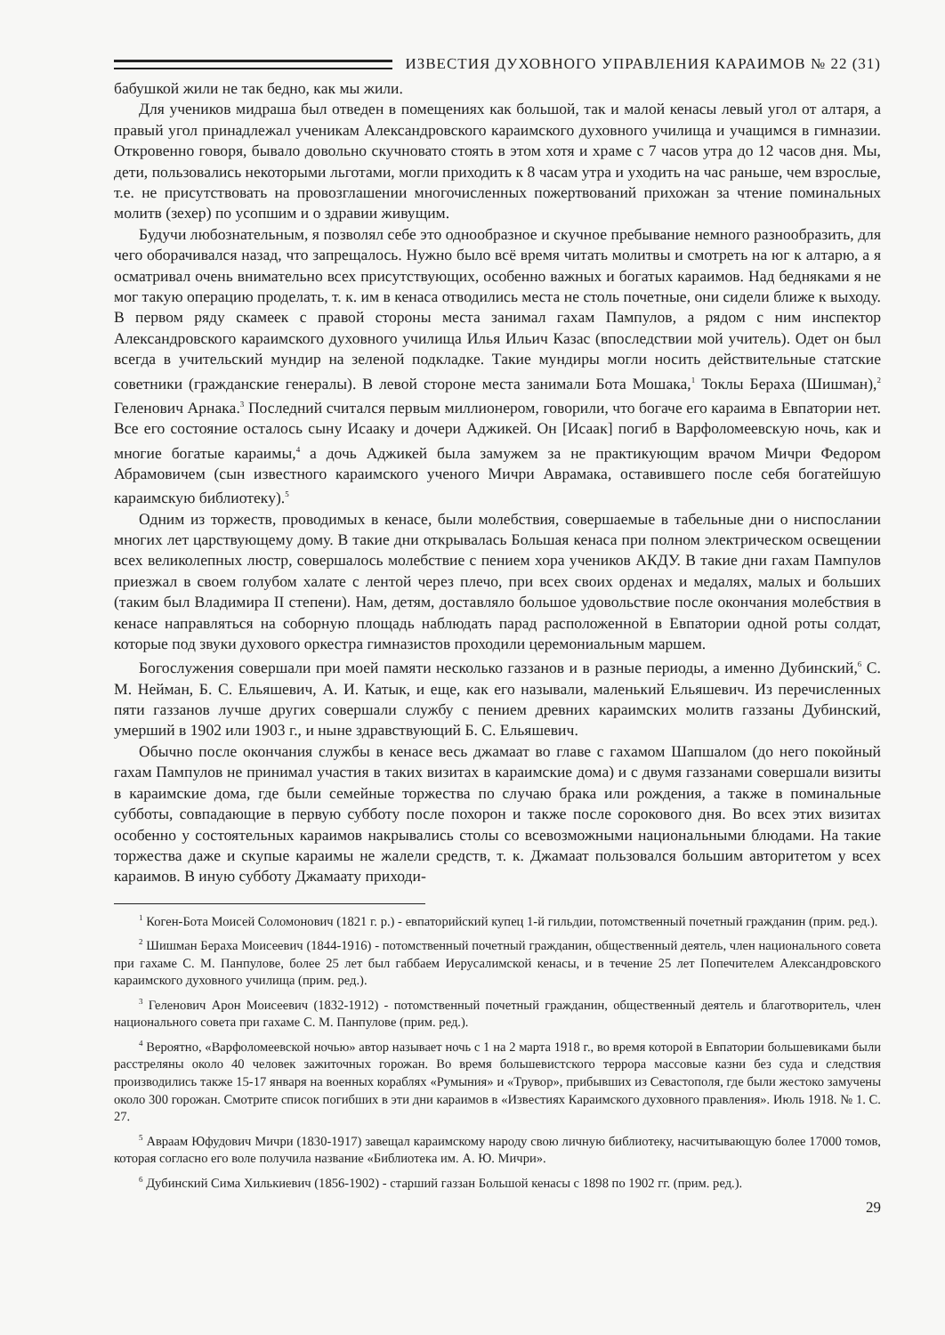ИЗВЕСТИЯ ДУХОВНОГО УПРАВЛЕНИЯ КАРАИМОВ № 22 (31)
бабушкой жили не так бедно, как мы жили.
Для учеников мидраша был отведен в помещениях как большой, так и малой кенасы левый угол от алтаря, а правый угол принадлежал ученикам Александровского караимского духовного училища и учащимся в гимназии. Откровенно говоря, бывало довольно скучновато стоять в этом хотя и храме с 7 часов утра до 12 часов дня. Мы, дети, пользовались некоторыми льготами, могли приходить к 8 часам утра и уходить на час раньше, чем взрослые, т.е. не присутствовать на провозглашении многочисленных пожертвований прихожан за чтение поминальных молитв (зехер) по усопшим и о здравии живущим.
Будучи любознательным, я позволял себе это однообразное и скучное пребывание немного разнообразить, для чего оборачивался назад, что запрещалось. Нужно было всё время читать молитвы и смотреть на юг к алтарю, а я осматривал очень внимательно всех присутствующих, особенно важных и богатых караимов. Над бедняками я не мог такую операцию проделать, т. к. им в кенаса отводились места не столь почетные, они сидели ближе к выходу. В первом ряду скамеек с правой стороны места занимал гахам Пампулов, а рядом с ним инспектор Александровского караимского духовного училища Илья Ильич Казас (впоследствии мой учитель). Одет он был всегда в учительский мундир на зеленой подкладке. Такие мундиры могли носить действительные статские советники (гражданские генералы). В левой стороне места занимали Бота Мошака,<sup>1</sup> Токлы Бераха (Шишман),<sup>2</sup> Геленович Арнака.<sup>3</sup> Последний считался первым миллионером, говорили, что богаче его караима в Евпатории нет. Все его состояние осталось сыну Исааку и дочери Аджикей. Он [Исаак] погиб в Варфоломеевскую ночь, как и многие богатые караимы,<sup>4</sup> а дочь Аджикей была замужем за не практикующим врачом Мичри Федором Абрамовичем (сын известного караимского ученого Мичри Аврамака, оставившего после себя богатейшую караимскую библиотеку).<sup>5</sup>
Одним из торжеств, проводимых в кенасе, были молебствия, совершаемые в табельные дни о ниспослании многих лет царствующему дому. В такие дни открывалась Большая кенаса при полном электрическом освещении всех великолепных люстр, совершалось молебствие с пением хора учеников АКДУ. В такие дни гахам Пампулов приезжал в своем голубом халате с лентой через плечо, при всех своих орденах и медалях, малых и больших (таким был Владимира II степени). Нам, детям, доставляло большое удовольствие после окончания молебствия в кенасе направляться на соборную площадь наблюдать парад расположенной в Евпатории одной роты солдат, которые под звуки духового оркестра гимназистов проходили церемониальным маршем.
Богослужения совершали при моей памяти несколько газзанов и в разные периоды, а именно Дубинский,<sup>6</sup> С. М. Нейман, Б. С. Ельяшевич, А. И. Катык, и еще, как его называли, маленький Ельяшевич. Из перечисленных пяти газзанов лучше других совершали службу с пением древних караимских молитв газзаны Дубинский, умерший в 1902 или 1903 г., и ныне здравствующий Б. С. Ельяшевич.
Обычно после окончания службы в кенасе весь джамаат во главе с гахамом Шапшалом (до него покойный гахам Пампулов не принимал участия в таких визитах в караимские дома) и с двумя газзанами совершали визиты в караимские дома, где были семейные торжества по случаю брака или рождения, а также в поминальные субботы, совпадающие в первую субботу после похорон и также после сорокового дня. Во всех этих визитах особенно у состоятельных караимов накрывались столы со всевозможными национальными блюдами. На такие торжества даже и скупые караимы не жалели средств, т. к. Джамаат пользовался большим авторитетом у всех караимов. В иную субботу Джамаату приходи-
<sup>1</sup> Коген-Бота Моисей Соломонович (1821 г. р.) - евпаторийский купец 1-й гильдии, потомственный почетный гражданин (прим. ред.).
<sup>2</sup> Шишман Бераха Моисеевич (1844-1916) - потомственный почетный гражданин, общественный деятель, член национального совета при гахаме С. М. Панпулове, более 25 лет был габбаем Иерусалимской кенасы, и в течение 25 лет Попечителем Александровского караимского духовного училища (прим. ред.).
<sup>3</sup> Геленович Арон Моисеевич (1832-1912) - потомственный почетный гражданин, общественный деятель и благотворитель, член национального совета при гахаме С. М. Панпулове (прим. ред.).
<sup>4</sup> Вероятно, «Варфоломеевской ночью» автор называет ночь с 1 на 2 марта 1918 г., во время которой в Евпатории большевиками были расстреляны около 40 человек зажиточных горожан. Во время большевистского террора массовые казни без суда и следствия производились также 15-17 января на военных кораблях «Румыния» и «Трувор», прибывших из Севастополя, где были жестоко замучены около 300 горожан. Смотрите список погибших в эти дни караимов в «Известиях Караимского духовного правления». Июль 1918. № 1. С. 27.
<sup>5</sup> Авраам Юфудович Мичри (1830-1917) завещал караимскому народу свою личную библиотеку, насчитывающую более 17000 томов, которая согласно его воле получила название «Библиотека им. А. Ю. Мичри».
<sup>6</sup> Дубинский Сима Хилькиевич (1856-1902) - старший газзан Большой кенасы с 1898 по 1902 гг. (прим. ред.).
29